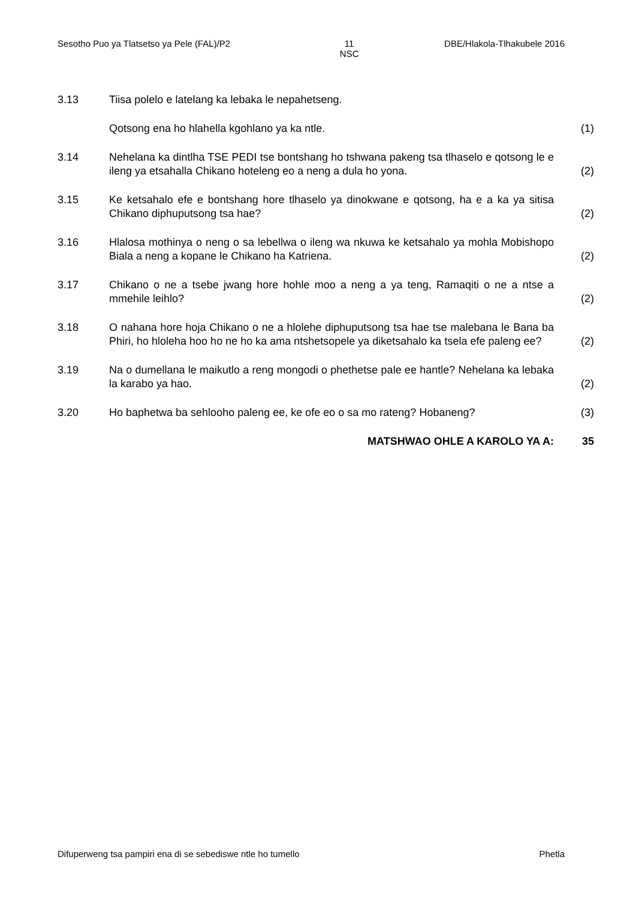Sesotho Puo ya Tlatsetso ya Pele (FAL)/P2 11
NSC DBE/Hlakola-Tlhakubele 2016
3.13 Tiisa polelo e latelang ka lebaka le nepahetseng.
Qotsong ena ho hlahella kgohlano ya ka ntle. (1)
3.14 Nehelana ka dintlha TSE PEDI tse bontshang ho tshwana pakeng tsa tlhaselo e qotsong le e ileng ya etsahalla Chikano hoteleng eo a neng a dula ho yona.
(2)
3.15 Ke ketsahalo efe e bontshang hore tlhaselo ya dinokwane e qotsong, ha e a ka ya sitisa Chikano diphuputsong tsa hae?
(2)
3.16 Hlalosa mothinya o neng o sa lebellwa o ileng wa nkuwa ke ketsahalo ya mohla Mobishopo Biala a neng a kopane le Chikano ha Katriena.
(2)
3.17 Chikano o ne a tsebe jwang hore hohle moo a neng a ya teng, Ramaqiti o ne a ntse a mmehile leihlo?
(2)
3.18 O nahana hore hoja Chikano o ne a hlolehe diphuputsong tsa hae tse malebana le Bana ba Phiri, ho hloleha hoo ho ne ho ka ama ntshetsopele ya diketsahalo ka tsela efe paleng ee?
(2)
3.19 Na o dumellana le maikutlo a reng mongodi o phethetse pale ee hantle? Nehelana ka lebaka la karabo ya hao.
(2)
3.20 Ho baphetwa ba sehlooho paleng ee, ke ofe eo o sa mo rateng? Hobaneng?
(3)
MATSHWAO OHLE A KAROLO YA A: 35
Difuperweng tsa pampiri ena di se sebediswe ntle ho tumello Phetla